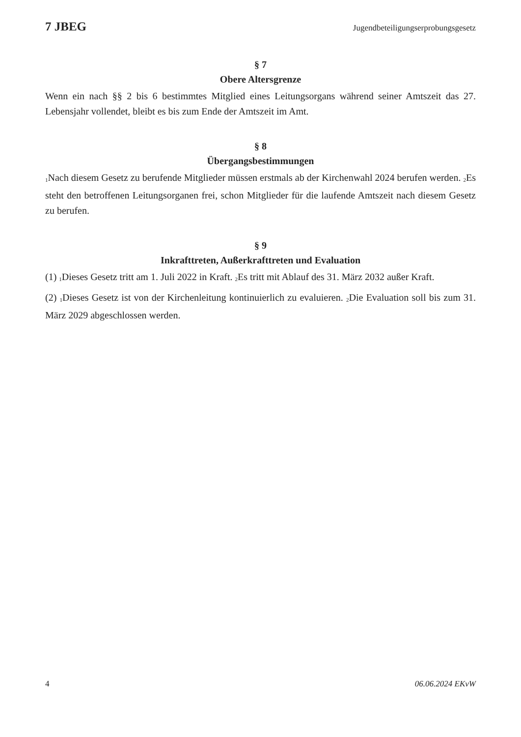7 JBEG Jugendbeteiligungserprobungsgesetz
§ 7
Obere Altersgrenze
Wenn ein nach §§ 2 bis 6 bestimmtes Mitglied eines Leitungsorgans während seiner Amtszeit das 27. Lebensjahr vollendet, bleibt es bis zum Ende der Amtszeit im Amt.
§ 8
Übergangsbestimmungen
<sub>1</sub>Nach diesem Gesetz zu berufende Mitglieder müssen erstmals ab der Kirchenwahl 2024 berufen werden. <sub>2</sub>Es steht den betroffenen Leitungsorganen frei, schon Mitglieder für die laufende Amtszeit nach diesem Gesetz zu berufen.
§ 9
Inkrafttreten, Außerkrafttreten und Evaluation
(1) <sub>1</sub>Dieses Gesetz tritt am 1. Juli 2022 in Kraft. <sub>2</sub>Es tritt mit Ablauf des 31. März 2032 außer Kraft.
(2) <sub>1</sub>Dieses Gesetz ist von der Kirchenleitung kontinuierlich zu evaluieren. <sub>2</sub>Die Evaluation soll bis zum 31. März 2029 abgeschlossen werden.
4 06.06.2024 EKvW